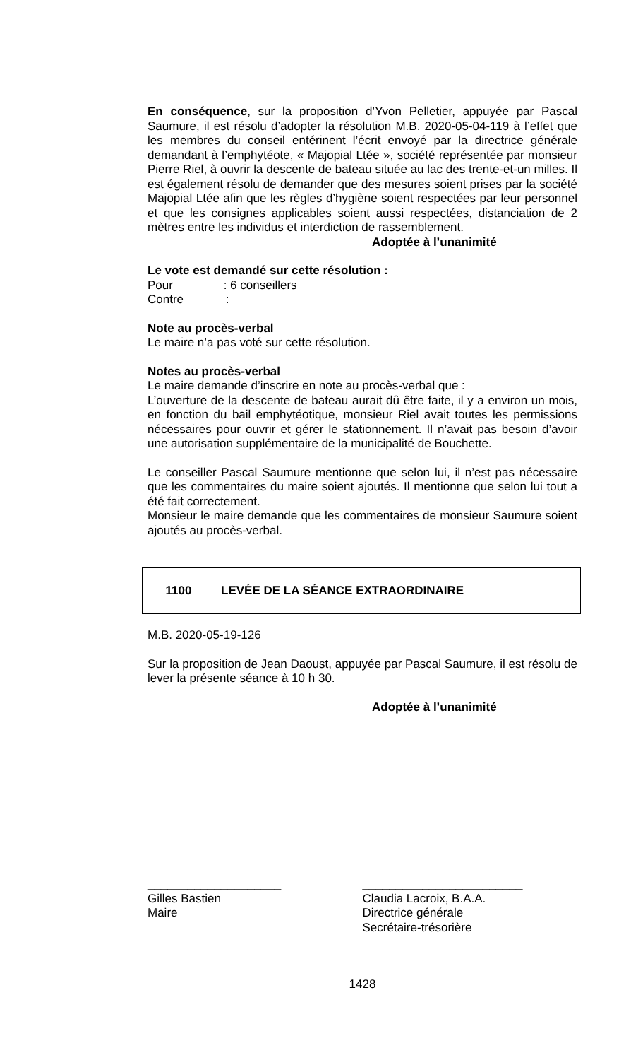En conséquence, sur la proposition d’Yvon Pelletier, appuyée par Pascal Saumure, il est résolu d’adopter la résolution M.B. 2020-05-04-119 à l’effet que les membres du conseil entérinent l’écrit envoyé par la directrice générale demandant à l’emphytéote, « Majopial Ltée », société représentée par monsieur Pierre Riel, à ouvrir la descente de bateau située au lac des trente-et-un milles. Il est également résolu de demander que des mesures soient prises par la société Majopial Ltée afin que les règles d’hygiène soient respectées par leur personnel et que les consignes applicables soient aussi respectées, distanciation de 2 mètres entre les individus et interdiction de rassemblement.
Adoptée à l’unanimité
Le vote est demandé sur cette résolution :
Pour : 6 conseillers
Contre :
Note au procès-verbal
Le maire n’a pas voté sur cette résolution.
Notes au procès-verbal
Le maire demande d’inscrire en note au procès-verbal que :
L’ouverture de la descente de bateau aurait dû être faite, il y a environ un mois, en fonction du bail emphytéotique, monsieur Riel avait toutes les permissions nécessaires pour ouvrir et gérer le stationnement. Il n’avait pas besoin d’avoir une autorisation supplémentaire de la municipalité de Bouchette.
Le conseiller Pascal Saumure mentionne que selon lui, il n’est pas nécessaire que les commentaires du maire soient ajoutés. Il mentionne que selon lui tout a été fait correctement.
Monsieur le maire demande que les commentaires de monsieur Saumure soient ajoutés au procès-verbal.
| 1100 | LEVÉE DE LA SÉANCE EXTRAORDINAIRE |
M.B. 2020-05-19-126
Sur la proposition de Jean Daoust, appuyée par Pascal Saumure, il est résolu de lever la présente séance à 10 h 30.
Adoptée à l’unanimité
____________________
Gilles Bastien
Maire
________________________
Claudia Lacroix, B.A.A.
Directrice générale
Secrétaire-trésorière
1428